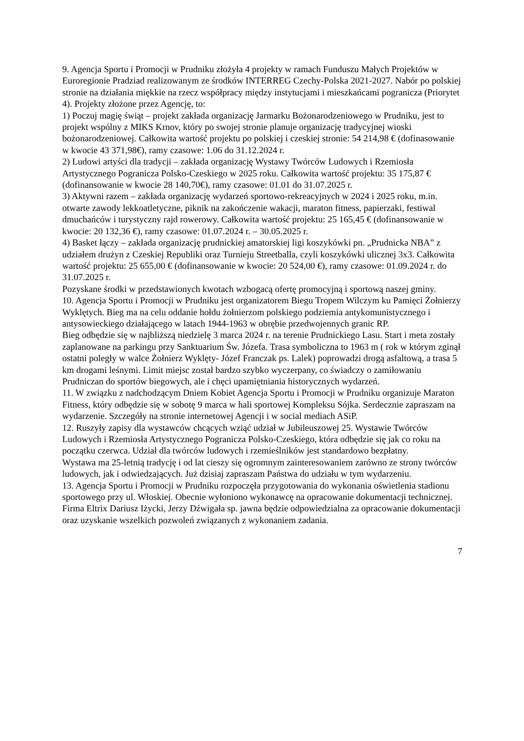9. Agencja Sportu i Promocji w Prudniku złożyła 4 projekty w ramach Funduszu Małych Projektów w Euroregionie Pradziad realizowanym ze środków INTERREG Czechy-Polska 2021-2027. Nabór po polskiej stronie na działania miękkie na rzecz współpracy między instytucjami i mieszkańcami pogranicza (Priorytet 4). Projekty złożone przez Agencję, to:
1) Poczuj magię świąt – projekt zakłada organizację Jarmarku Bożonarodzeniowego w Prudniku, jest to projekt wspólny z MIKS Krnov, który po swojej stronie planuje organizację tradycyjnej wioski bożonarodzeniowej. Całkowita wartość projektu po polskiej i czeskiej stronie: 54 214,98 € (dofinasowanie w kwocie 43 371,98€), ramy czasowe: 1.06 do 31.12.2024 r.
2) Ludowi artyści dla tradycji – zakłada organizację Wystawy Twórców Ludowych i Rzemiosła Artystycznego Pogranicza Polsko-Czeskiego w 2025 roku. Całkowita wartość projektu: 35 175,87 € (dofinansowanie w kwocie 28 140,70€), ramy czasowe: 01.01 do 31.07.2025 r.
3) Aktywni razem – zakłada organizację wydarzeń sportowo-rekreacyjnych w 2024 i 2025 roku, m.in. otwarte zawody lekkoatletyczne, piknik na zakończenie wakacji, maraton fitness, papierzaki, festiwal dmuchańców i turystyczny rajd rowerowy. Całkowita wartość projektu: 25 165,45 € (dofinansowanie w kwocie: 20 132,36 €), ramy czasowe: 01.07.2024 r. – 30.05.2025 r.
4) Basket łączy – zakłada organizację prudnickiej amatorskiej ligi koszykówki pn. „Prudnicka NBA” z udziałem drużyn z Czeskiej Republiki oraz Turnieju Streetballa, czyli koszykówki ulicznej 3x3. Całkowita wartość projektu: 25 655,00 € (dofinansowanie w kwocie: 20 524,00 €), ramy czasowe: 01.09.2024 r. do 31.07.2025 r.
Pozyskane środki w przedstawionych kwotach wzbogacą ofertę promocyjną i sportową naszej gminy.
10. Agencja Sportu i Promocji w Prudniku jest organizatorem Biegu Tropem Wilczym ku Pamięci Żołnierzy Wyklętych. Bieg ma na celu oddanie hołdu żołnierzom polskiego podziemia antykomunistycznego i antysowieckiego działającego w latach 1944-1963 w obrębie przedwojennych granic RP.
Bieg odbędzie się w najbliższą niedzielę 3 marca 2024 r. na terenie Prudnickiego Lasu. Start i meta zostały zaplanowane na parkingu przy Sanktuarium Św. Józefa. Trasa symboliczna to 1963 m ( rok w którym zginął ostatni poległy w walce Żołnierz Wyklęty- Józef Franczak ps. Lalek) poprowadzi drogą asfaltową, a trasa 5 km drogami leśnymi. Limit miejsc został bardzo szybko wyczerpany, co świadczy o zamiłowaniu Prudniczan do sportów biegowych, ale i chęci upamiętniania historycznych wydarzeń.
11. W związku z nadchodzącym Dniem Kobiet Agencja Sportu i Promocji w Prudniku organizuje Maraton Fitness, który odbędzie się w sobotę 9 marca w hali sportowej Kompleksu Sójka. Serdecznie zapraszam na wydarzenie. Szczegóły na stronie internetowej Agencji i w social mediach ASiP.
12. Ruszyły zapisy dla wystawców chcących wziąć udział w Jubileuszowej 25. Wystawie Twórców Ludowych i Rzemiosła Artystycznego Pogranicza Polsko-Czeskiego, która odbędzie się jak co roku na początku czerwca. Udział dla twórców ludowych i rzemieślników jest standardowo bezpłatny.
Wystawa ma 25-letnią tradycję i od lat cieszy się ogromnym zainteresowaniem zarówno ze strony twórców ludowych, jak i odwiedzających. Już dzisiaj zapraszam Państwa do udziału w tym wydarzeniu.
13. Agencja Sportu i Promocji w Prudniku rozpoczęła przygotowania do wykonania oświetlenia stadionu sportowego przy ul. Włoskiej. Obecnie wyłoniono wykonawcę na opracowanie dokumentacji technicznej. Firma Eltrix Dariusz Iżycki, Jerzy Dźwigała sp. jawna będzie odpowiedzialna za opracowanie dokumentacji oraz uzyskanie wszelkich pozwoleń związanych z wykonaniem zadania.
7